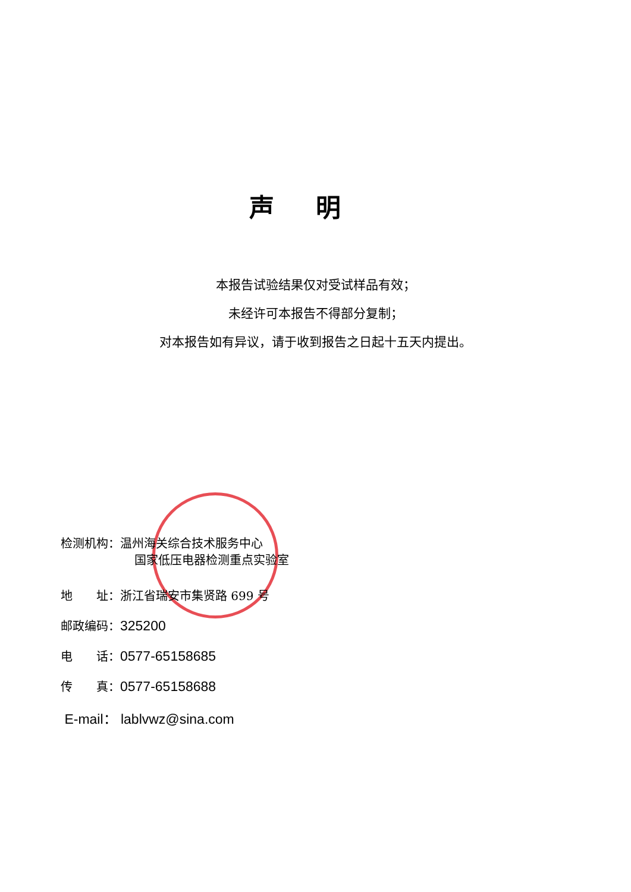声明
本报告试验结果仅对受试样品有效；
未经许可本报告不得部分复制；
对本报告如有异议，请于收到报告之日起十五天内提出。
检测机构：温州海关综合技术服务中心
国家低压电器检测重点实验室
地  址：浙江省瑞安市集贤路 699 号
邮政编码：325200
电  话：0577-65158685
传  真：0577-65158688
E-mail： lablvwz@sina.com